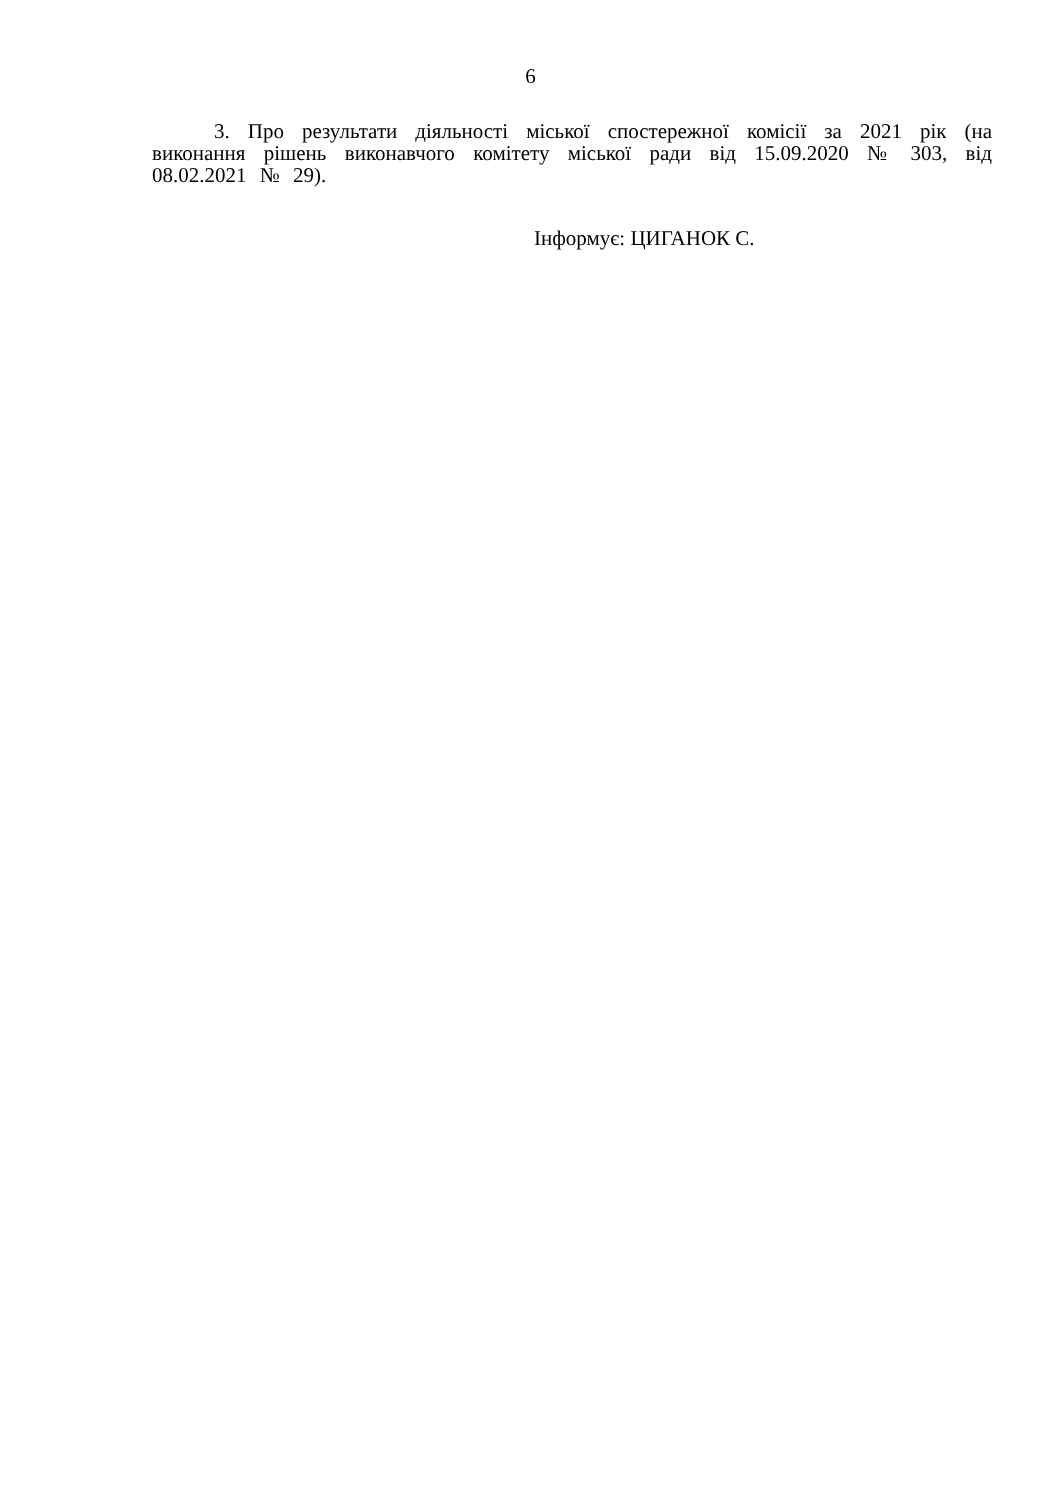6
3. Про результати діяльності міської спостережної комісії за 2021 рік (на виконання рішень виконавчого комітету міської ради від 15.09.2020 № 303, від 08.02.2021 № 29).
Інформує: ЦИГАНОК С.